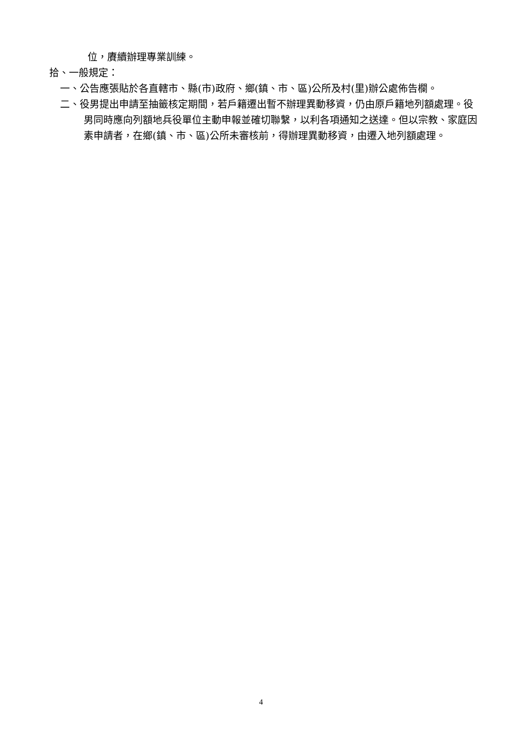位，賡續辦理專業訓練。
拾、一般規定：
一、公告應張貼於各直轄市、縣(市)政府、鄉(鎮、市、區)公所及村(里)辦公處佈告欄。
二、役男提出申請至抽籤核定期間，若戶籍遷出暫不辦理異動移資，仍由原戶籍地列額處理。役男同時應向列額地兵役單位主動申報並確切聯繫，以利各項通知之送達。但以宗教、家庭因素申請者，在鄉(鎮、市、區)公所未審核前，得辦理異動移資，由遷入地列額處理。
4